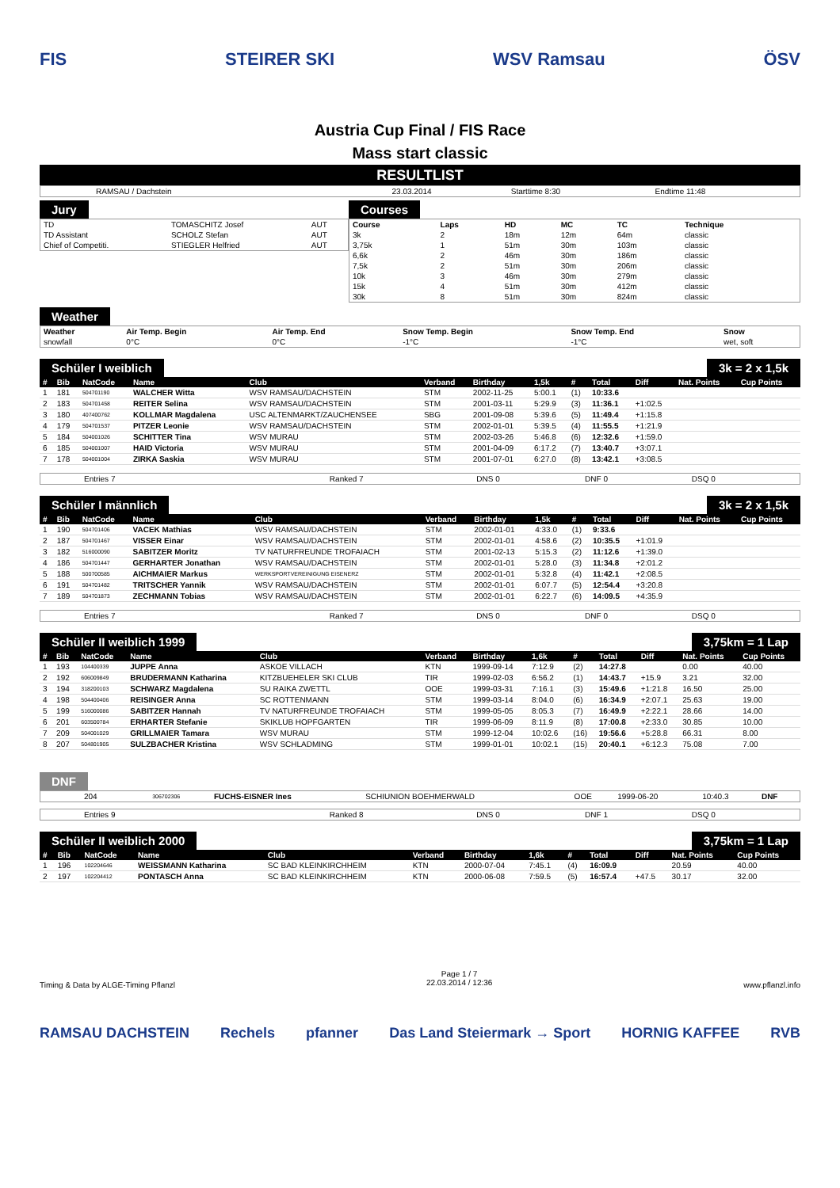FIS STEIRER SKI WSV Ramsau ÖSV
Austria Cup Final / FIS Race
Mass start classic
RESULTLIST
| RAMSAU / Dachstein | 23.03.2014 | Starttime 8:30 | Endtime 11:48 |
Jury
| TD | TOMASCHITZ Josef | AUT |
| TD Assistant | SCHOLZ Stefan | AUT |
| Chief of Competiti. | STIEGLER Helfried | AUT |
Courses
| Course | Laps | HD | MC | TC | Technique |
| --- | --- | --- | --- | --- | --- |
| 3k | 2 | 18m | 12m | 64m | classic |
| 3,75k | 1 | 51m | 30m | 103m | classic |
| 6,6k | 2 | 46m | 30m | 186m | classic |
| 7,5k | 2 | 51m | 30m | 206m | classic |
| 10k | 3 | 46m | 30m | 279m | classic |
| 15k | 4 | 51m | 30m | 412m | classic |
| 30k | 8 | 51m | 30m | 824m | classic |
Weather
| Weather | Air Temp. Begin | Air Temp. End | Snow Temp. Begin | Snow Temp. End | Snow |
| --- | --- | --- | --- | --- | --- |
| snowfall | 0°C | 0°C | -1°C | -1°C | wet, soft |
Schüler I weiblich 3k = 2 x 1,5k
| # | Bib | NatCode | Name | Club | Verband | Birthday | 1,5k | # | Total | Diff | Nat. Points | Cup Points |
| --- | --- | --- | --- | --- | --- | --- | --- | --- | --- | --- | --- | --- |
| 1 | 181 | 504701190 | WALCHER Witta | WSV RAMSAU/DACHSTEIN | STM | 2002-11-25 | 5:00.1 | (1) | 10:33.6 | | | |
| 2 | 183 | 504701458 | REITER Selina | WSV RAMSAU/DACHSTEIN | STM | 2001-03-11 | 5:29.9 | (3) | 11:36.1 | +1:02.5 | | |
| 3 | 180 | 407400762 | KOLLMAR Magdalena | USC ALTENMARKT/ZAUCHENSEE | SBG | 2001-09-08 | 5:39.6 | (5) | 11:49.4 | +1:15.8 | | |
| 4 | 179 | 504701537 | PITZER Leonie | WSV RAMSAU/DACHSTEIN | STM | 2002-01-01 | 5:39.5 | (4) | 11:55.5 | +1:21.9 | | |
| 5 | 184 | 504001026 | SCHITTER Tina | WSV MURAU | STM | 2002-03-26 | 5:46.8 | (6) | 12:32.6 | +1:59.0 | | |
| 6 | 185 | 504001007 | HAID Victoria | WSV MURAU | STM | 2001-04-09 | 6:17.2 | (7) | 13:40.7 | +3:07.1 | | |
| 7 | 178 | 504001004 | ZIRKA Saskia | WSV MURAU | STM | 2001-07-01 | 6:27.0 | (8) | 13:42.1 | +3:08.5 | | |
| Entries 7 | Ranked 7 | DNS 0 | DNF 0 | DSQ 0 |
Schüler I männlich 3k = 2 x 1,5k
| # | Bib | NatCode | Name | Club | Verband | Birthday | 1,5k | # | Total | Diff | Nat. Points | Cup Points |
| --- | --- | --- | --- | --- | --- | --- | --- | --- | --- | --- | --- | --- |
| 1 | 190 | 504701406 | VACEK Mathias | WSV RAMSAU/DACHSTEIN | STM | 2002-01-01 | 4:33.0 | (1) | 9:33.6 | | | |
| 2 | 187 | 504701467 | VISSER Einar | WSV RAMSAU/DACHSTEIN | STM | 2002-01-01 | 4:58.6 | (2) | 10:35.5 | +1:01.9 | | |
| 3 | 182 | 516000090 | SABITZER Moritz | TV NATURFREUNDE TROFAIACH | STM | 2001-02-13 | 5:15.3 | (2) | 11:12.6 | +1:39.0 | | |
| 4 | 186 | 504701447 | GERHARTER Jonathan | WSV RAMSAU/DACHSTEIN | STM | 2002-01-01 | 5:28.0 | (3) | 11:34.8 | +2:01.2 | | |
| 5 | 188 | 500700585 | AICHMAIER Markus | WERKSPORTVEREINIGUNG EISENERZ | STM | 2002-01-01 | 5:32.8 | (4) | 11:42.1 | +2:08.5 | | |
| 6 | 191 | 504701482 | TRITSCHER Yannik | WSV RAMSAU/DACHSTEIN | STM | 2002-01-01 | 6:07.7 | (5) | 12:54.4 | +3:20.8 | | |
| 7 | 189 | 504701873 | ZECHMANN Tobias | WSV RAMSAU/DACHSTEIN | STM | 2002-01-01 | 6:22.7 | (6) | 14:09.5 | +4:35.9 | | |
| Entries 7 | Ranked 7 | DNS 0 | DNF 0 | DSQ 0 |
Schüler II weiblich 1999 3,75km = 1 Lap
| # | Bib | NatCode | Name | Club | Verband | Birthday | 1,6k | # | Total | Diff | Nat. Points | Cup Points |
| --- | --- | --- | --- | --- | --- | --- | --- | --- | --- | --- | --- | --- |
| 1 | 193 | 104400339 | JUPPE Anna | ASKOE VILLACH | KTN | 1999-09-14 | 7:12.9 | (2) | 14:27.8 | | 0.00 | 40.00 |
| 2 | 192 | 606009849 | BRUDERMANN Katharina | KITZBUEHELER SKI CLUB | TIR | 1999-02-03 | 6:56.2 | (1) | 14:43.7 | +15.9 | 3.21 | 32.00 |
| 3 | 194 | 318200103 | SCHWARZ Magdalena | SU RAIKA ZWETTL | OOE | 1999-03-31 | 7:16.1 | (3) | 15:49.6 | +1:21.8 | 16.50 | 25.00 |
| 4 | 198 | 504400406 | REISINGER Anna | SC ROTTENMANN | STM | 1999-03-14 | 8:04.0 | (6) | 16:34.9 | +2:07.1 | 25.63 | 19.00 |
| 5 | 199 | 516000086 | SABITZER Hannah | TV NATURFREUNDE TROFAIACH | STM | 1999-05-05 | 8:05.3 | (7) | 16:49.9 | +2:22.1 | 28.66 | 14.00 |
| 6 | 201 | 603500784 | ERHARTER Stefanie | SKIKLUB HOPFGARTEN | TIR | 1999-06-09 | 8:11.9 | (8) | 17:00.8 | +2:33.0 | 30.85 | 10.00 |
| 7 | 209 | 504001029 | GRILLMAIER Tamara | WSV MURAU | STM | 1999-12-04 | 10:02.6 | (16) | 19:56.6 | +5:28.8 | 66.31 | 8.00 |
| 8 | 207 | 504801905 | SULZBACHER Kristina | WSV SCHLADMING | STM | 1999-01-01 | 10:02.1 | (15) | 20:40.1 | +6:12.3 | 75.08 | 7.00 |
DNF
| 204 | 306702306 | FUCHS-EISNER Ines | SCHIUNION BOEHMERWALD | OOE | 1999-06-20 | 10:40.3 | DNF |
| Entries 9 | Ranked 8 | DNS 0 | DNF 1 | DSQ 0 |
Schüler II weiblich 2000 3,75km = 1 Lap
| # | Bib | NatCode | Name | Club | Verband | Birthday | 1,6k | # | Total | Diff | Nat. Points | Cup Points |
| --- | --- | --- | --- | --- | --- | --- | --- | --- | --- | --- | --- | --- |
| 1 | 196 | 102204646 | WEISSMANN Katharina | SC BAD KLEINKIRCHHEIM | KTN | 2000-07-04 | 7:45.1 | (4) | 16:09.9 | | 20.59 | 40.00 |
| 2 | 197 | 102204412 | PONTASCH Anna | SC BAD KLEINKIRCHHEIM | KTN | 2000-06-08 | 7:59.5 | (5) | 16:57.4 | +47.5 | 30.17 | 32.00 |
Timing & Data by ALGE-Timing Pflanzl Page 1 / 7
22.03.2014 / 12:36 www.pflanzl.info
RAMSAU DACHSTEIN Rechels pfanner Das Land Steiermark → Sport HORNIG KAFFEE RVB